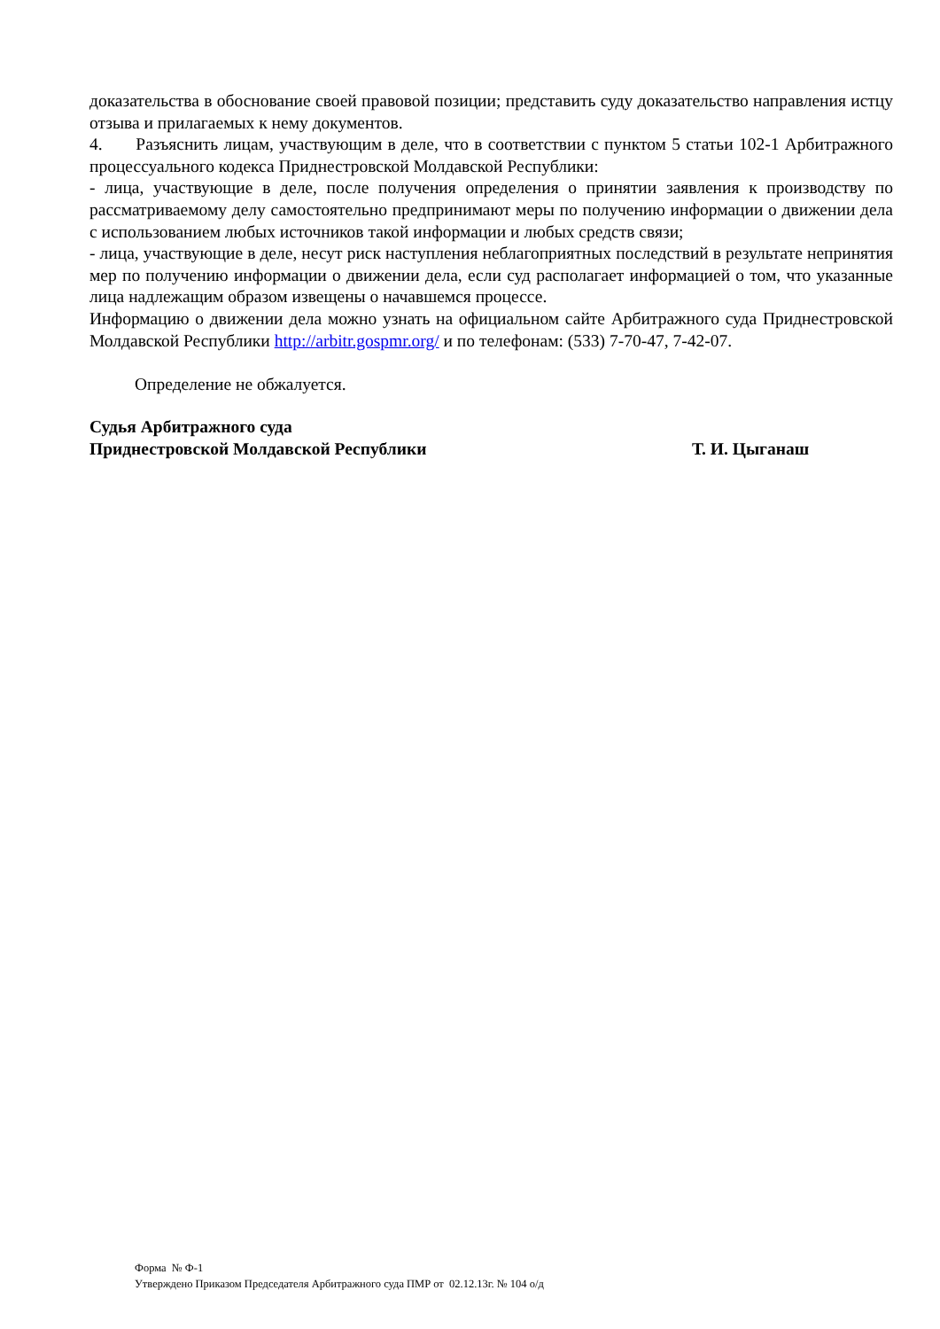доказательства в обоснование своей правовой позиции; представить суду доказательство направления истцу отзыва и прилагаемых к нему документов.
4. Разъяснить лицам, участвующим в деле, что в соответствии с пунктом 5 статьи 102-1 Арбитражного процессуального кодекса Приднестровской Молдавской Республики:
- лица, участвующие в деле, после получения определения о принятии заявления к производству по рассматриваемому делу самостоятельно предпринимают меры по получению информации о движении дела с использованием любых источников такой информации и любых средств связи;
- лица, участвующие в деле, несут риск наступления неблагоприятных последствий в результате непринятия мер по получению информации о движении дела, если суд располагает информацией о том, что указанные лица надлежащим образом извещены о начавшемся процессе.
Информацию о движении дела можно узнать на официальном сайте Арбитражного суда Приднестровской Молдавской Республики http://arbitr.gospmr.org/ и по телефонам: (533) 7-70-47, 7-42-07.
Определение не обжалуется.
Судья Арбитражного суда
Приднестровской Молдавской Республики Т. И. Цыганаш
Форма № Ф-1
Утверждено Приказом Председателя Арбитражного суда ПМР от 02.12.13г. № 104 о/д